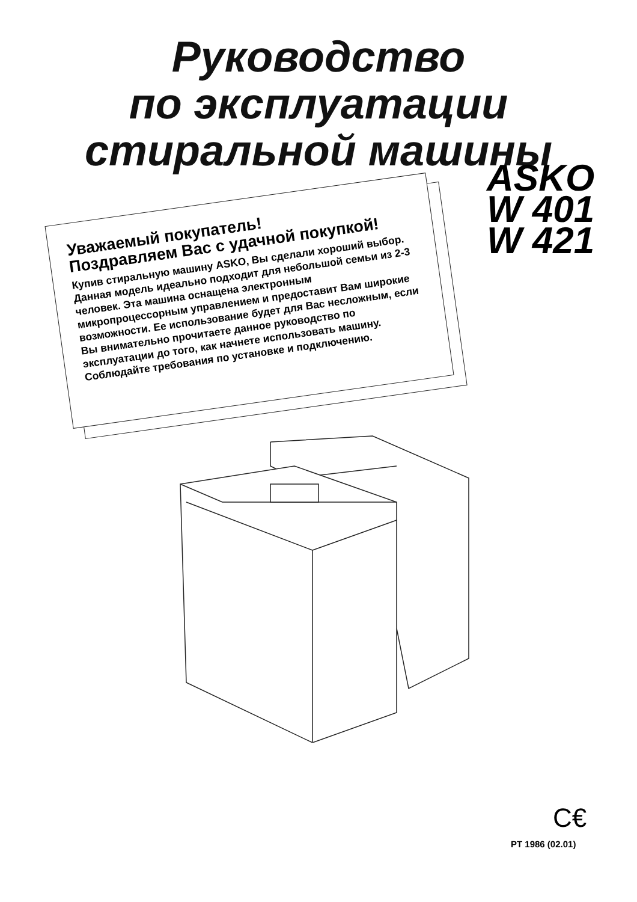Руководство
по эксплуатации
стиральной машины
ASKO
W 401
W 421
Уважаемый покупатель!
Поздравляем Вас с удачной покупкой!
Купив стиральную машину ASKO, Вы сделали хороший выбор. Данная модель идеально подходит для небольшой семьи из 2-3 человек. Эта машина оснащена электронным микропроцессорным управлением и предоставит Вам широкие возможности. Ее использование будет для Вас несложным, если Вы внимательно прочитаете данное руководство по эксплуатации до того, как начнете использовать машину. Соблюдайте требования по установке и подключению.
C€
PT 1986 (02.01)